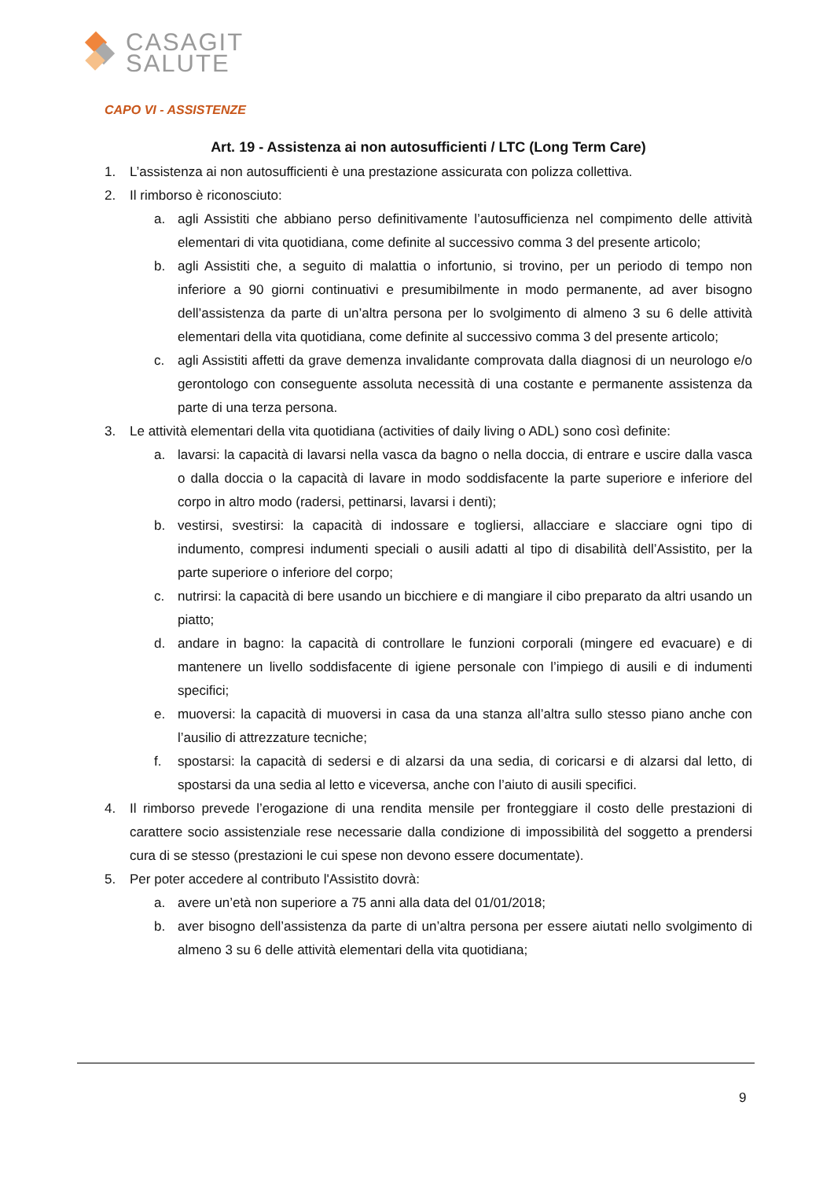CASAGIT
SALUTE
CAPO VI - ASSISTENZE
Art. 19 - Assistenza ai non autosufficienti / LTC (Long Term Care)
1. L’assistenza ai non autosufficienti è una prestazione assicurata con polizza collettiva.
2. Il rimborso è riconosciuto:
a. agli Assistiti che abbiano perso definitivamente l’autosufficienza nel compimento delle attività elementari di vita quotidiana, come definite al successivo comma 3 del presente articolo;
b. agli Assistiti che, a seguito di malattia o infortunio, si trovino, per un periodo di tempo non inferiore a 90 giorni continuativi e presumibilmente in modo permanente, ad aver bisogno dell’assistenza da parte di un’altra persona per lo svolgimento di almeno 3 su 6 delle attività elementari della vita quotidiana, come definite al successivo comma 3 del presente articolo;
c. agli Assistiti affetti da grave demenza invalidante comprovata dalla diagnosi di un neurologo e/o gerontologo con conseguente assoluta necessità di una costante e permanente assistenza da parte di una terza persona.
3. Le attività elementari della vita quotidiana (activities of daily living o ADL) sono così definite:
a. lavarsi: la capacità di lavarsi nella vasca da bagno o nella doccia, di entrare e uscire dalla vasca o dalla doccia o la capacità di lavare in modo soddisfacente la parte superiore e inferiore del corpo in altro modo (radersi, pettinarsi, lavarsi i denti);
b. vestirsi, svestirsi: la capacità di indossare e togliersi, allacciare e slacciare ogni tipo di indumento, compresi indumenti speciali o ausili adatti al tipo di disabilità dell’Assistito, per la parte superiore o inferiore del corpo;
c. nutrirsi: la capacità di bere usando un bicchiere e di mangiare il cibo preparato da altri usando un piatto;
d. andare in bagno: la capacità di controllare le funzioni corporali (mingere ed evacuare) e di mantenere un livello soddisfacente di igiene personale con l’impiego di ausili e di indumenti specifici;
e. muoversi: la capacità di muoversi in casa da una stanza all’altra sullo stesso piano anche con l’ausilio di attrezzature tecniche;
f. spostarsi: la capacità di sedersi e di alzarsi da una sedia, di coricarsi e di alzarsi dal letto, di spostarsi da una sedia al letto e viceversa, anche con l’aiuto di ausili specifici.
4. Il rimborso prevede l’erogazione di una rendita mensile per fronteggiare il costo delle prestazioni di carattere socio assistenziale rese necessarie dalla condizione di impossibilità del soggetto a prendersi cura di se stesso (prestazioni le cui spese non devono essere documentate).
5. Per poter accedere al contributo l'Assistito dovrà:
a. avere un’età non superiore a 75 anni alla data del 01/01/2018;
b. aver bisogno dell’assistenza da parte di un’altra persona per essere aiutati nello svolgimento di almeno 3 su 6 delle attività elementari della vita quotidiana;
9